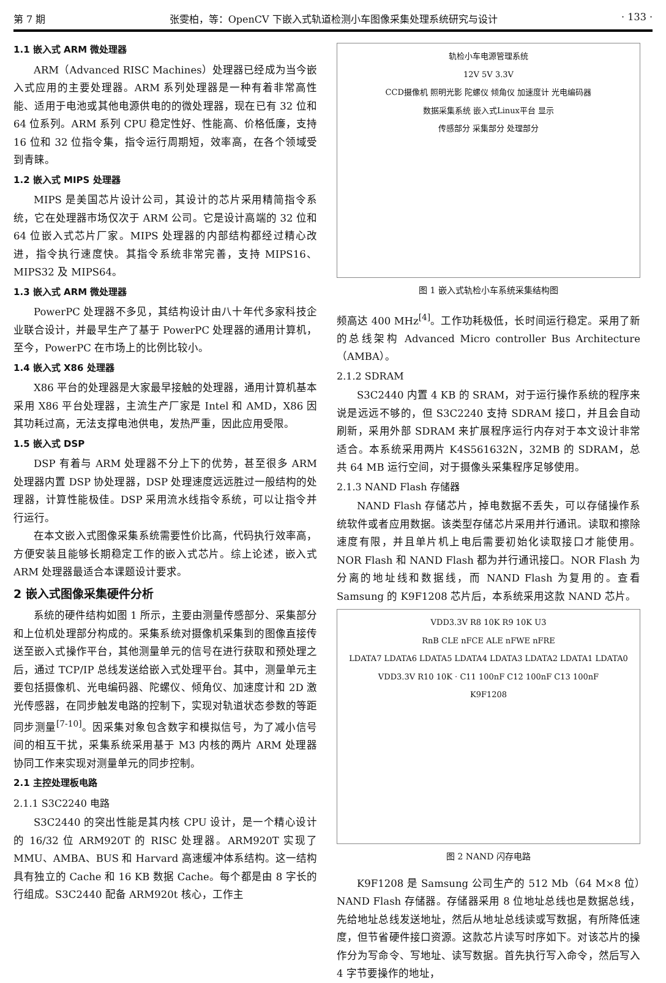第 7 期 张雯柏，等：OpenCV 下嵌入式轨道检测小车图像采集处理系统研究与设计 · 133 ·
1.1 嵌入式 ARM 微处理器
ARM（Advanced RISC Machines）处理器已经成为当今嵌入式应用的主要处理器。ARM 系列处理器是一种有着非常高性能、适用于电池或其他电源供电的的微处理器，现在已有 32 位和 64 位系列。ARM 系列 CPU 稳定性好、性能高、价格低廉，支持 16 位和 32 位指令集，指令运行周期短，效率高，在各个领域受到青睐。
1.2 嵌入式 MIPS 处理器
MIPS 是美国芯片设计公司，其设计的芯片采用精简指令系统，它在处理器市场仅次于 ARM 公司。它是设计高端的 32 位和 64 位嵌入式芯片厂家。MIPS 处理器的内部结构都经过精心改进，指令执行速度快。其指令系统非常完善，支持 MIPS16、MIPS32 及 MIPS64。
1.3 嵌入式 ARM 微处理器
PowerPC 处理器不多见，其结构设计由八十年代多家科技企业联合设计，并最早生产了基于 PowerPC 处理器的通用计算机，至今，PowerPC 在市场上的比例比较小。
1.4 嵌入式 X86 处理器
X86 平台的处理器是大家最早接触的处理器，通用计算机基本采用 X86 平台处理器，主流生产厂家是 Intel 和 AMD，X86 因其功耗过高，无法支撑电池供电，发热严重，因此应用受限。
1.5 嵌入式 DSP
DSP 有着与 ARM 处理器不分上下的优势，甚至很多 ARM 处理器内置 DSP 协处理器，DSP 处理速度远远胜过一般结构的处理器，计算性能极佳。DSP 采用流水线指令系统，可以让指令并行运行。
在本文嵌入式图像采集系统需要性价比高，代码执行效率高，方便安装且能够长期稳定工作的嵌入式芯片。综上论述，嵌入式 ARM 处理器最适合本课题设计要求。
2 嵌入式图像采集硬件分析
系统的硬件结构如图 1 所示，主要由测量传感部分、采集部分和上位机处理部分构成的。采集系统对摄像机采集到的图像直接传送至嵌入式操作平台，其他测量单元的信号在进行获取和预处理之后，通过 TCP/IP 总线发送给嵌入式处理平台。其中，测量单元主要包括摄像机、光电编码器、陀螺仪、倾角仪、加速度计和 2D 激光传感器，在同步触发电路的控制下，实现对轨道状态参数的等距同步测量<sup>[7-10]</sup>。因采集对象包含数字和模拟信号，为了减小信号间的相互干扰，采集系统采用基于 M3 内核的两片 ARM 处理器协同工作来实现对测量单元的同步控制。
2.1 主控处理板电路
2.1.1 S3C2240 电路
S3C2440 的突出性能是其内核 CPU 设计，是一个精心设计的 16/32 位 ARM920T 的 RISC 处理器。ARM920T 实现了 MMU、AMBA、BUS 和 Harvard 高速缓冲体系结构。这一结构具有独立的 Cache 和 16 KB 数据 Cache。每个都是由 8 字长的行组成。S3C2440 配备 ARM920t 核心，工作主
轨检小车电源管理系统
12V 5V 3.3V
CCD摄像机 照明光影 陀螺仪 倾角仪 加速度计 光电编码器
数据采集系统 嵌入式Linux平台 显示
传感部分 采集部分 处理部分
图 1 嵌入式轨检小车系统采集结构图
频高达 400 MHz<sup>[4]</sup>。工作功耗极低，长时间运行稳定。采用了新的总线架构 Advanced Micro controller Bus Architecture（AMBA）。
2.1.2 SDRAM
S3C2440 内置 4 KB 的 SRAM，对于运行操作系统的程序来说是远远不够的，但 S3C2240 支持 SDRAM 接口，并且会自动刷新，采用外部 SDRAM 来扩展程序运行内存对于本文设计非常适合。本系统采用两片 K4S561632N，32MB 的 SDRAM，总共 64 MB 运行空间，对于摄像头采集程序足够使用。
2.1.3 NAND Flash 存储器
NAND Flash 存储芯片，掉电数据不丢失，可以存储操作系统软件或者应用数据。该类型存储芯片采用并行通讯。读取和擦除速度有限，并且单片机上电后需要初始化读取接口才能使用。NOR Flash 和 NAND Flash 都为并行通讯接口。NOR Flash 为分离的地址线和数据线，而 NAND Flash 为复用的。查看 Samsung 的 K9F1208 芯片后，本系统采用这款 NAND 芯片。
VDD3.3V R8 10K R9 10K U3
RnB CLE nFCE ALE nFWE nFRE
LDATA7 LDATA6 LDATA5 LDATA4 LDATA3 LDATA2 LDATA1 LDATA0
VDD3.3V R10 10K · C11 100nF C12 100nF C13 100nF
K9F1208
图 2 NAND 闪存电路
K9F1208 是 Samsung 公司生产的 512 Mb（64 M×8 位）NAND Flash 存储器。存储器采用 8 位地址总线也是数据总线，先给地址总线发送地址，然后从地址总线读或写数据，有所降低速度，但节省硬件接口资源。这款芯片读写时序如下。对该芯片的操作分为写命令、写地址、读写数据。首先执行写入命令，然后写入 4 字节要操作的地址，